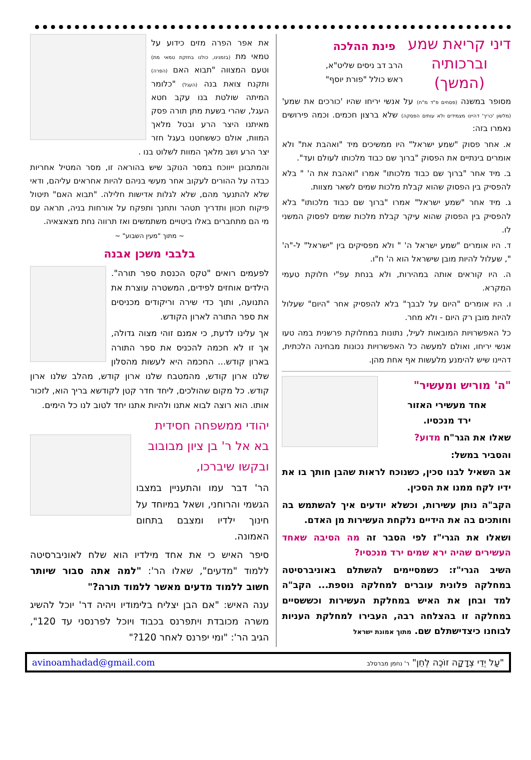דיני קריאת שמע
וברכותיה
(המשך)
פינת ההלכה
הרב דב ניסים שליט"א,
ראש כולל "פורת יוסף"
מסופר במשנה (פסחים פ"ד מ"ח) על אנשי יריחו שהיו 'כורכים את שמע' (מלשון 'כריך' דהיינו מצמידים ולא עותים הפסקה) שלא ברצון חכמים. וכמה פירושים נאמרו בזה:
א. אחר פסוק "שמע ישראל" היו ממשיכים מיד "ואהבת את" ולא אומרים בינתיים את הפסוק "ברוך שם כבוד מלכותו לעולם ועד".
ב. מיד אחר "ברוך שם כבוד מלכותו" אמרו "ואהבת את ה' " בלא להפסיק בין הפסוק שהוא קבלת מלכות שמים לשאר מצוות.
ג. מיד אחר "שמע ישראל" אמרו "ברוך שם כבוד מלכותו" בלא להפסיק בין הפסוק שהוא עיקר קבלת מלכות שמים לפסוק המשני לו.
ד. היו אומרים "שמע ישראל ה' " ולא מפסיקים בין "ישראל" ל-"ה' ", שעלול להיות מובן שישראל הוא ה' ח"ו.
ה. היו קוראים אותה במהירות, ולא בנחת עפ"י חלוקת טעמי המקרא.
ו. היו אומרים "היום על לבבך" בלא להפסיק אחר "היום" שעלול להיות מובן רק היום - ולא מחר.
כל האפשרויות המובאות לעיל, נתונות במחלוקת פרשנית במה טעו אנשי יריחו, ואולם למעשה כל האפשרויות נכונות מבחינה הלכתית, דהיינו שיש להימנע מלעשות אף אחת מהן.
"ה' מוריש ומעשיר"
אחד מעשירי האזור
ירד מנכסיו.
שאלו את הגר"ח מדוע?
והסביר במשל:
אב השאיל לבנו סכין, כשנוכח לראות שהבן חותך בו את ידיו לקח ממנו את הסכין.
הקב"ה נותן עשירות, וכשלא יודעים איך להשתמש בה וחותכים בה את הידיים נלקחת העשירות מן האדם.
ושאלו את הגרי"ז לפי הסבר זה מה הסיבה שאחד העשירים שהיה ירא שמים ירד מנכסיו?
השיב הגרי"ז: כשמסיימים להשתלם באוניברסיטה במחלקה פלונית עוברים למחלקה נוספת... הקב"ה למד ובחן את האיש במחלקת העשירות וכששסיים במחלקה זו בהצלחה רבה, העבירו למחלקת העניות לבוחנו כיצדישתלם שם. מתוך אמונת ישראל
את אפר הפרה מזים כידוע על טמאי מת (בזמנינו, כולנו בחזקת טמאי מת) וטעם המצווה "תבוא האם (הפרה) ותקנח צואת בנה (העגל) "כלומר המיתה שולטת בנו עקב חטא העגל, שהרי בשעת מתן תורה פסק מאיתנו היצר הרע ובטל מלאך המוות, אולם כששחטנו בעגל חזר יצר הרע ושב מלאך המוות לשלוט בנו .
והמתבונן ייווכח במסר הנוקב שיש בהוראה זו, מסר המטיל אחריות כבדה על ההורים לעקוב אחר מעשי בניהם להיות אחראים עליהם, ודאי שלא להתנער מהם, שלא לגלות אדישות חלילה. "תבוא האם" תיטול פיקוח תכוון ותדריך תטהר ותחנך ותפקח על אורחות בניה, תראה עם מי הם מתחברים באלו ביטויים משתמשים ואז תרווה נחת מצאצאיה.
~ מתוך "מעין השבוע" ~
בלבבי משכן אבנה
לפעמים רואים "טקס הכנסת ספר תורה". הילדים אוחזים לפידים, המשטרה עוצרת את התנועה, ותוך כדי שירה וריקודים מכניסים את ספר התורה לארון הקודש.
אך עלינו לדעת, כי אמנם זוהי מצוה גדולה, אך זו לא חכמה להכניס את ספר התורה בארון קודש... החכמה היא לעשות מהסלון שלנו ארון קודש, מהמטבח שלנו ארון קודש, מהלב שלנו ארון קודש. כל מקום שהולכים, ליחד חדר קטן לקודשא בריך הוא, לזכור אותו. הוא רוצה לבוא אתנו ולהיות אתנו יחד לטוב לנו כל הימים.
יהודי ממשפחה חסידית בא אל ר' בן ציון מבובוב ובקשו שיברכו,
הר' דבר עמו והתעניין במצבו הגשמי והרוחני, ושאל במיוחד על חינוך ילדיו ומצבם בתחום האמונה.
סיפר האיש כי את אחד מילדיו הוא שלח לאוניברסיטה ללמוד "מדעים", שאלו הר': "למה אתה סבור שיותר חשוב ללמוד מדעים מאשר ללמוד תורה?"
ענה האיש: "אם הבן יצליח בלימודיו ויהיה דר' יוכל להשיג משרה מכובדת ויתפרנס בכבוד ויוכל לפרנסני עד 120", הגיב הר': "ומי יפרנס לאחר 120?"
"עַל יְדֵי צְדָקָה זוֹכֶה לְחֵן" ר' נחמן מברסלב avinoamhadad@gmail.com